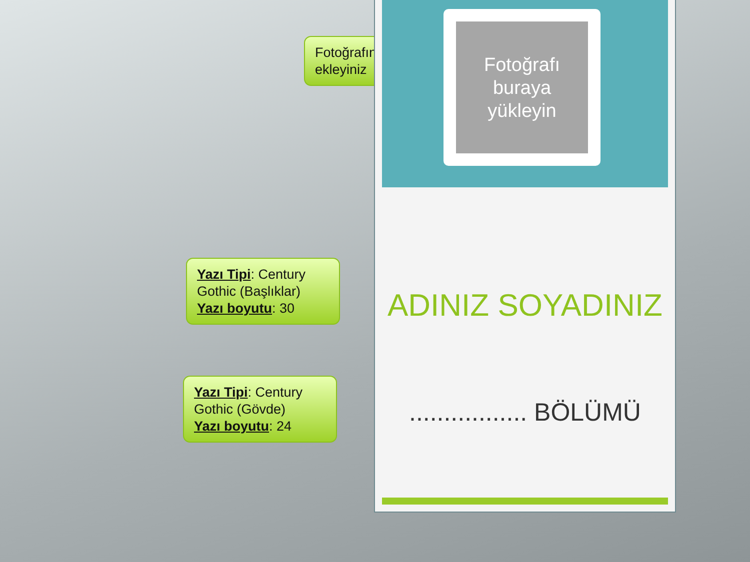Fotoğrafınızı ekleyiniz
Yazı Tipi: Century Gothic (Başlıklar)
Yazı boyutu: 30
Yazı Tipi: Century Gothic (Gövde)
Yazı boyutu: 24
Fotoğrafı buraya yükleyin
ADINIZ SOYADINIZ
................. BÖLÜMÜ